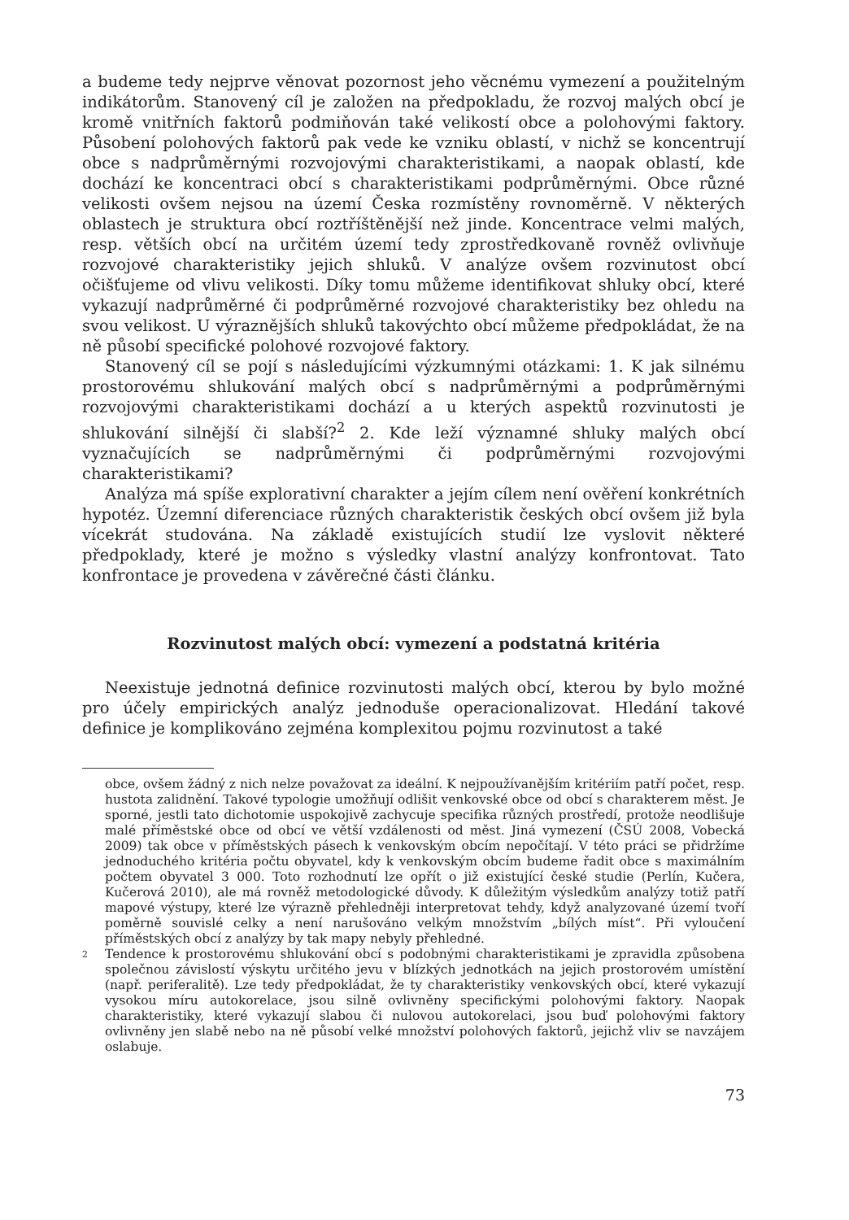a budeme tedy nejprve věnovat pozornost jeho věcnému vymezení a použitelným indikátorům. Stanovený cíl je založen na předpokladu, že rozvoj malých obcí je kromě vnitřních faktorů podmiňován také velikostí obce a polohovými faktory. Působení polohových faktorů pak vede ke vzniku oblastí, v nichž se koncentrují obce s nadprůměrnými rozvojovými charakteristikami, a naopak oblastí, kde dochází ke koncentraci obcí s charakteristikami podprůměrnými. Obce různé velikosti ovšem nejsou na území Česka rozmístěny rovnoměrně. V některých oblastech je struktura obcí roztříštěnější než jinde. Koncentrace velmi malých, resp. větších obcí na určitém území tedy zprostředkovaně rovněž ovlivňuje rozvojové charakteristiky jejich shluků. V analýze ovšem rozvinutost obcí očišťujeme od vlivu velikosti. Díky tomu můžeme identifikovat shluky obcí, které vykazují nadprůměrné či podprůměrné rozvojové charakteristiky bez ohledu na svou velikost. U výraznějších shluků takovýchto obcí můžeme předpokládat, že na ně působí specifické polohové rozvojové faktory.
Stanovený cíl se pojí s následujícími výzkumnými otázkami: 1. K jak silnému prostorovému shlukování malých obcí s nadprůměrnými a podprůměrnými rozvojovými charakteristikami dochází a u kterých aspektů rozvinutosti je shlukování silnější či slabší?<sup>2</sup> 2. Kde leží významné shluky malých obcí vyznačujících se nadprůměrnými či podprůměrnými rozvojovými charakteristikami?
Analýza má spíše explorativní charakter a jejím cílem není ověření konkrétních hypotéz. Územní diferenciace různých charakteristik českých obcí ovšem již byla vícekrát studována. Na základě existujících studií lze vyslovit některé předpoklady, které je možno s výsledky vlastní analýzy konfrontovat. Tato konfrontace je provedena v závěrečné části článku.
Rozvinutost malých obcí: vymezení a podstatná kritéria
Neexistuje jednotná definice rozvinutosti malých obcí, kterou by bylo možné pro účely empirických analýz jednoduše operacionalizovat. Hledání takové definice je komplikováno zejména komplexitou pojmu rozvinutost a také
obce, ovšem žádný z nich nelze považovat za ideální. K nejpoužívanějším kritériím patří počet, resp. hustota zalidnění. Takové typologie umožňují odlišit venkovské obce od obcí s charakterem měst. Je sporné, jestli tato dichotomie uspokojivě zachycuje specifika různých prostředí, protože neodlišuje malé příměstské obce od obcí ve větší vzdálenosti od měst. Jiná vymezení (ČSÚ 2008, Vobecká 2009) tak obce v příměstských pásech k venkovským obcím nepočítají. V této práci se přidržíme jednoduchého kritéria počtu obyvatel, kdy k venkovským obcím budeme řadit obce s maximálním počtem obyvatel 3 000. Toto rozhodnutí lze opřít o již existující české studie (Perlín, Kučera, Kučerová 2010), ale má rovněž metodologické důvody. K důležitým výsledkům analýzy totiž patří mapové výstupy, které lze výrazně přehledněji interpretovat tehdy, když analyzované území tvoří poměrně souvislé celky a není narušováno velkým množstvím „bílých míst“. Při vyloučení příměstských obcí z analýzy by tak mapy nebyly přehledné.
2
Tendence k prostorovému shlukování obcí s podobnými charakteristikami je zpravidla způsobena společnou závislostí výskytu určitého jevu v blízkých jednotkách na jejich prostorovém umístění (např. periferalitě). Lze tedy předpokládat, že ty charakteristiky venkovských obcí, které vykazují vysokou míru autokorelace, jsou silně ovlivněny specifickými polohovými faktory. Naopak charakteristiky, které vykazují slabou či nulovou autokorelaci, jsou buď polohovými faktory ovlivněny jen slabě nebo na ně působí velké množství polohových faktorů, jejichž vliv se navzájem oslabuje.
73